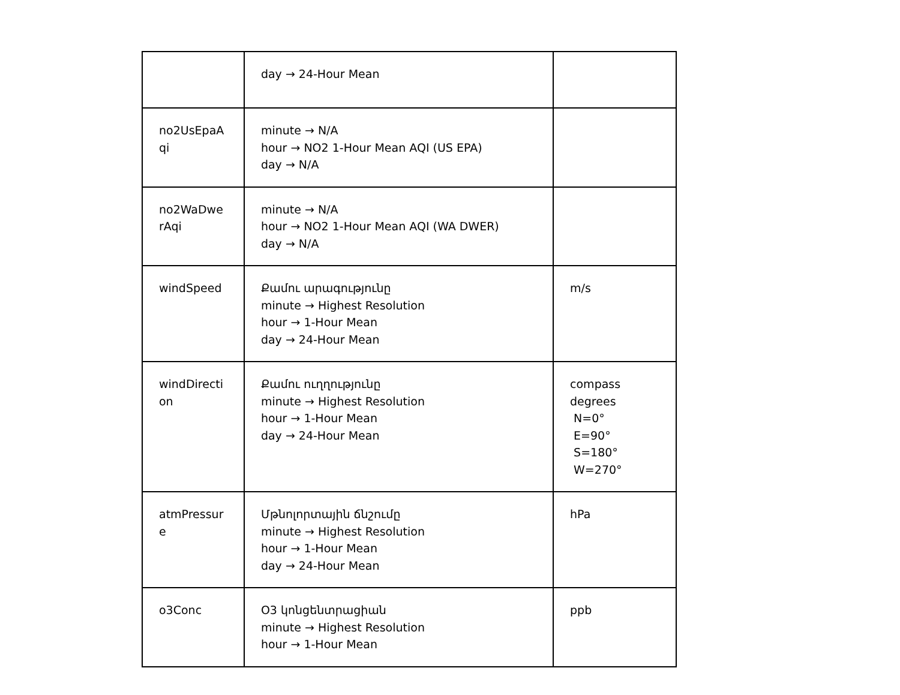| | day → 24-Hour Mean | |
| no2UsEpaA qi | minute → N/A hour → NO2 1-Hour Mean AQI (US EPA) day → N/A | |
| no2WaDwe rAqi | minute → N/A hour → NO2 1-Hour Mean AQI (WA DWER) day → N/A | |
| windSpeed | Քամու արագությունը minute → Highest Resolution hour → 1-Hour Mean day → 24-Hour Mean | m/s |
| windDirecti on | Քամու ուղղությունը minute → Highest Resolution hour → 1-Hour Mean day → 24-Hour Mean | compass degrees N=0° E=90° S=180° W=270° |
| atmPressur e | Մթնոլորտային ճնշումը minute → Highest Resolution hour → 1-Hour Mean day → 24-Hour Mean | hPa |
| o3Conc | O3 կոնցենտրացիան minute → Highest Resolution hour → 1-Hour Mean | ppb |